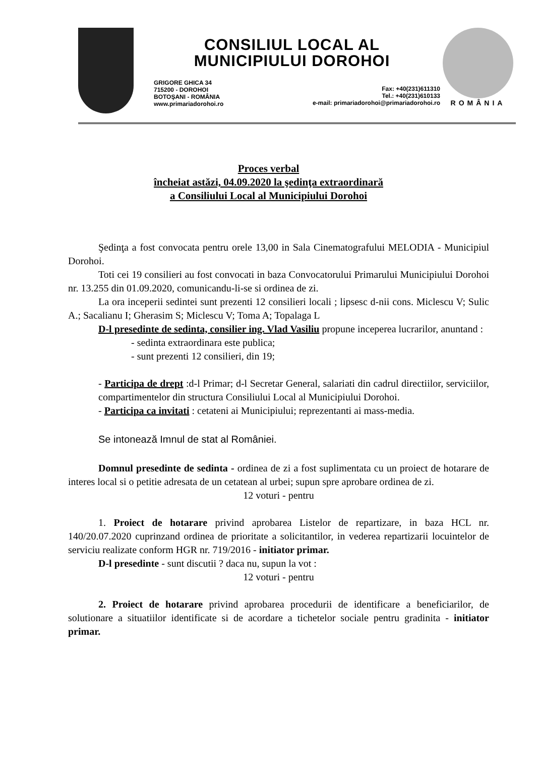CONSILIUL LOCAL AL
MUNICIPIULUI DOROHOI
GRIGORE GHICA 34
715200 - DOROHOI
BOTOŞANI - ROMÂNIA
www.primariadorohoi.ro
Fax: +40(231)611310
Tel.: +40(231)610133
e-mail: primariadorohoi@primariadorohoi.ro
ROMÂNIA
Proces verbal
încheiat astăzi, 04.09.2020 la şedinţa extraordinară
a Consiliului Local al Municipiului Dorohoi
Şedinţa a fost convocata pentru orele 13,00 in Sala Cinematografului MELODIA - Municipiul Dorohoi.
Toti cei 19 consilieri au fost convocati in baza Convocatorului Primarului Municipiului Dorohoi nr. 13.255 din 01.09.2020, comunicandu-li-se si ordinea de zi.
La ora inceperii sedintei sunt prezenti 12 consilieri locali ; lipsesc d-nii cons. Miclescu V; Sulic A.; Sacalianu I; Gherasim S; Miclescu V; Toma A; Topalaga L
D-l presedinte de sedinta, consilier ing. Vlad Vasiliu propune inceperea lucrarilor, anuntand :
- sedinta extraordinara este publica;
- sunt prezenti 12 consilieri, din 19;
- Participa de drept :d-l Primar; d-l Secretar General, salariati din cadrul directiilor, serviciilor, compartimentelor din structura Consiliului Local al Municipiului Dorohoi.
- Participa ca invitati : cetateni ai Municipiului; reprezentanti ai mass-media.
Se intonează Imnul de stat al României.
Domnul presedinte de sedinta - ordinea de zi a fost suplimentata cu un proiect de hotarare de interes local si o petitie adresata de un cetatean al urbei; supun spre aprobare ordinea de zi.
12 voturi - pentru
1. Proiect de hotarare privind aprobarea Listelor de repartizare, in baza HCL nr. 140/20.07.2020 cuprinzand ordinea de prioritate a solicitantilor, in vederea repartizarii locuintelor de serviciu realizate conform HGR nr. 719/2016 - initiator primar.
D-l presedinte - sunt discutii ? daca nu, supun la vot :
12 voturi - pentru
2. Proiect de hotarare privind aprobarea procedurii de identificare a beneficiarilor, de solutionare a situatiilor identificate si de acordare a tichetelor sociale pentru gradinita - initiator primar.